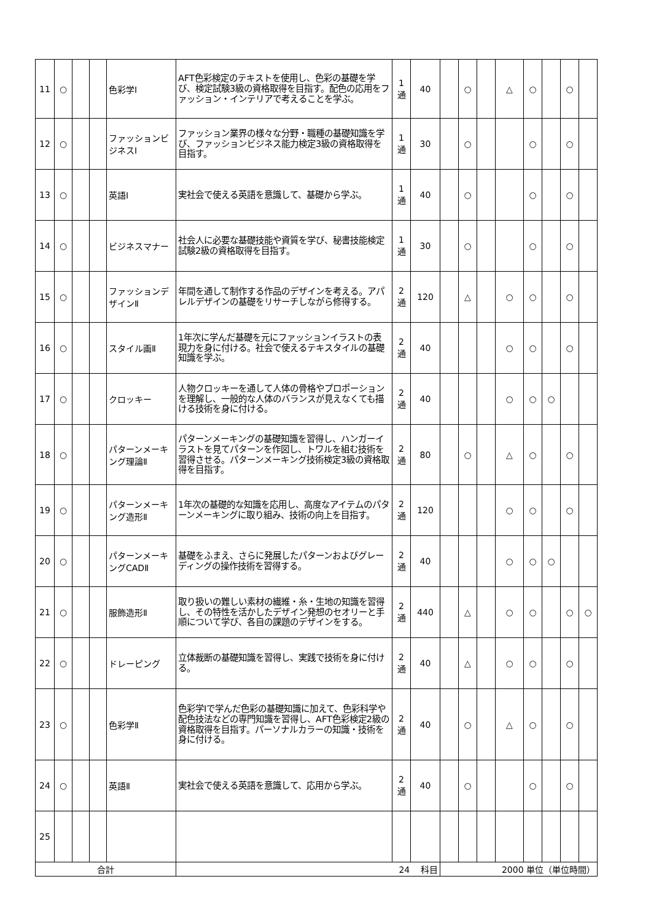| 11 | ○ | | | 色彩学Ⅰ | AFT色彩検定のテキストを使用し、色彩の基礎を学び、検定試験3級の資格取得を目指す。配色の応用をファッション・インテリアで考えることを学ぶ。 | 1 通 | 40 | | ○ | | △ | ○ | | ○ | |
| 12 | ○ | | | ファッションビジネスⅠ | ファッション業界の様々な分野・職種の基礎知識を学び、ファッションビジネス能力検定3級の資格取得を目指す。 | 1 通 | 30 | | ○ | | | ○ | | ○ | |
| 13 | ○ | | | 英語Ⅰ | 実社会で使える英語を意識して、基礎から学ぶ。 | 1 通 | 40 | | ○ | | | ○ | | ○ | |
| 14 | ○ | | | ビジネスマナー | 社会人に必要な基礎技能や資質を学び、秘書技能検定試験2級の資格取得を目指す。 | 1 通 | 30 | | ○ | | | ○ | | ○ | |
| 15 | ○ | | | ファッションデザインⅡ | 年間を通して制作する作品のデザインを考える。アパレルデザインの基礎をリサーチしながら修得する。 | 2 通 | 120 | | △ | | ○ | ○ | | ○ | |
| 16 | ○ | | | スタイル画Ⅱ | 1年次に学んだ基礎を元にファッションイラストの表現力を身に付ける。社会で使えるテキスタイルの基礎知識を学ぶ。 | 2 通 | 40 | | | | ○ | ○ | | ○ | |
| 17 | ○ | | | クロッキー | 人物クロッキーを通して人体の骨格やプロポーションを理解し、一般的な人体のバランスが見えなくても描ける技術を身に付ける。 | 2 通 | 40 | | | | ○ | ○ | ○ | | |
| 18 | ○ | | | パターンメーキング理論Ⅱ | パターンメーキングの基礎知識を習得し、ハンガーイラストを見てパターンを作図し、トワルを組む技術を習得させる。パターンメーキング技術検定3級の資格取得を目指す。 | 2 通 | 80 | | ○ | | △ | ○ | | ○ | |
| 19 | ○ | | | パターンメーキング造形Ⅱ | 1年次の基礎的な知識を応用し、高度なアイテムのパターンメーキングに取り組み、技術の向上を目指す。 | 2 通 | 120 | | | | ○ | ○ | | ○ | |
| 20 | ○ | | | パターンメーキングCADⅡ | 基礎をふまえ、さらに発展したパターンおよびグレーディングの操作技術を習得する。 | 2 通 | 40 | | | | ○ | ○ | ○ | | |
| 21 | ○ | | | 服飾造形Ⅱ | 取り扱いの難しい素材の繊維・糸・生地の知識を習得し、その特性を活かしたデザイン発想のセオリーと手順について学び、各自の課題のデザインをする。 | 2 通 | 440 | | △ | | ○ | ○ | | ○ | ○ |
| 22 | ○ | | | ドレーピング | 立体裁断の基礎知識を習得し、実践で技術を身に付ける。 | 2 通 | 40 | | △ | | ○ | ○ | | ○ | |
| 23 | ○ | | | 色彩学Ⅱ | 色彩学Ⅰで学んだ色彩の基礎知識に加えて、色彩科学や配色技法などの専門知識を習得し、AFT色彩検定2級の資格取得を目指す。パーソナルカラーの知識・技術を身に付ける。 | 2 通 | 40 | | ○ | | △ | ○ | | ○ | |
| 24 | ○ | | | 英語Ⅱ | 実社会で使える英語を意識して、応用から学ぶ。 | 2 通 | 40 | | ○ | | | ○ | | ○ | |
| 25 | | | | | | | | | | | | | | | |
| 合計 | | | | | 24 科目 | | | 2000 単位（単位時間） | | | | | | | |